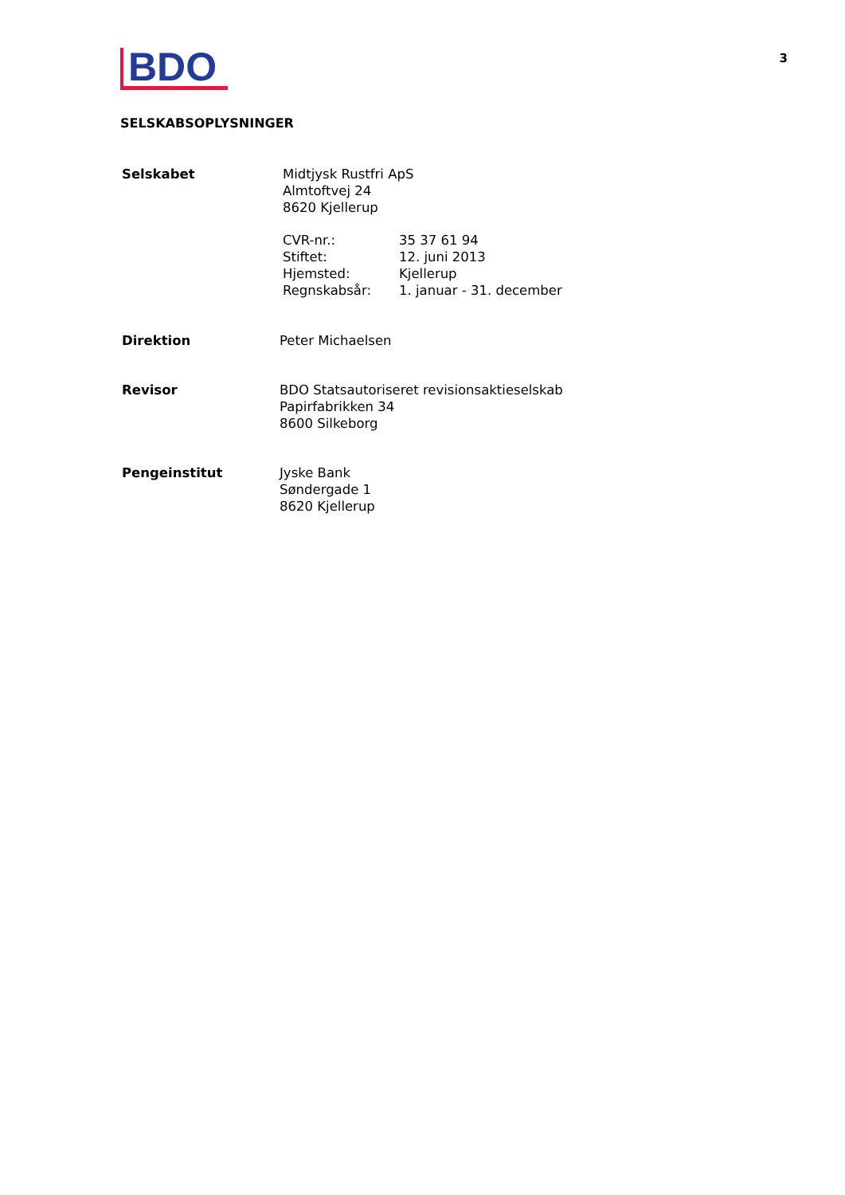BDO
3
SELSKABSOPLYSNINGER
| Selskabet | Midtjysk Rustfri ApS Almtoftvej 24 8620 Kjellerup / CVR-nr.: / 35 37 61 94 / / Stiftet: / 12. juni 2013 / / Hjemsted: / Kjellerup / / Regnskabsår: / 1. januar - 31. december / |
| Direktion | Peter Michaelsen |
| Revisor | BDO Statsautoriseret revisionsaktieselskab Papirfabrikken 34 8600 Silkeborg |
| Pengeinstitut | Jyske Bank Søndergade 1 8620 Kjellerup |